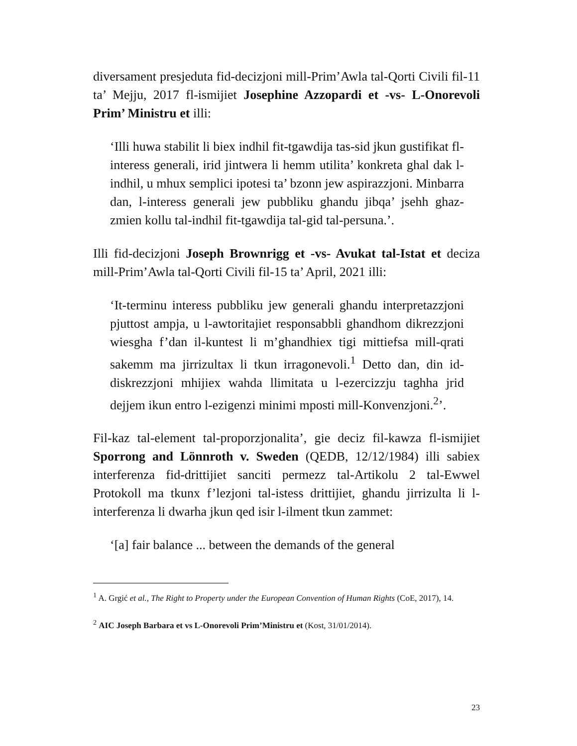diversament presjeduta fid-decizjoni mill-Prim’Awla tal-Qorti Civili fil-11 ta’ Mejju, 2017 fl-ismijiet Josephine Azzopardi et -vs- L-Onorevoli Prim’ Ministru et illi:
‘Illi huwa stabilit li biex indhil fit-tgawdija tas-sid jkun gustifikat fl-interess generali, irid jintwera li hemm utilita’ konkreta ghal dak l-indhil, u mhux semplici ipotesi ta’ bzonn jew aspirazzjoni. Minbarra dan, l-interess generali jew pubbliku ghandu jibqa’ jsehh ghaz-zmien kollu tal-indhil fit-tgawdija tal-gid tal-persuna.’.
Illi fid-decizjoni Joseph Brownrigg et -vs- Avukat tal-Istat et deciza mill-Prim’Awla tal-Qorti Civili fil-15 ta’ April, 2021 illi:
‘It-terminu interess pubbliku jew generali ghandu interpretazzjoni pjuttost ampja, u l-awtoritajiet responsabbli ghandhom dikrezzjoni wiesgha f’dan il-kuntest li m’ghandhiex tigi mittiefsa mill-qrati sakemm ma jirrizultax li tkun irragonevoli.<sup>1</sup> Detto dan, din id-diskrezzjoni mhijiex wahda llimitata u l-ezercizzju taghha jrid dejjem ikun entro l-ezigenzi minimi mposti mill-Konvenzjoni.<sup>2</sup>’.
Fil-kaz tal-element tal-proporzjonalita’, gie deciz fil-kawza fl-ismijiet Sporrong and Lönnroth v. Sweden (QEDB, 12/12/1984) illi sabiex interferenza fid-drittijiet sanciti permezz tal-Artikolu 2 tal-Ewwel Protokoll ma tkunx f’lezjoni tal-istess drittijiet, ghandu jirrizulta li l-interferenza li dwarha jkun qed isir l-ilment tkun zammet:
‘[a] fair balance ... between the demands of the general
<sup>1</sup> A. Grgić et al., The Right to Property under the European Convention of Human Rights (CoE, 2017), 14.
<sup>2</sup> AIC Joseph Barbara et vs L-Onorevoli Prim’Ministru et (Kost, 31/01/2014).
23